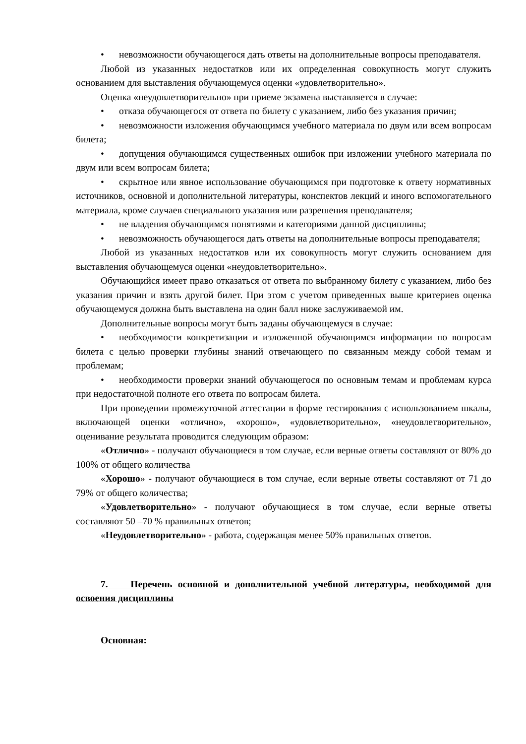• невозможности обучающегося дать ответы на дополнительные вопросы преподавателя.
Любой из указанных недостатков или их определенная совокупность могут служить основанием для выставления обучающемуся оценки «удовлетворительно».
Оценка «неудовлетворительно» при приеме экзамена выставляется в случае:
• отказа обучающегося от ответа по билету с указанием, либо без указания причин;
• невозможности изложения обучающимся учебного материала по двум или всем вопросам билета;
• допущения обучающимся существенных ошибок при изложении учебного материала по двум или всем вопросам билета;
• скрытное или явное использование обучающимся при подготовке к ответу нормативных источников, основной и дополнительной литературы, конспектов лекций и иного вспомогательного материала, кроме случаев специального указания или разрешения преподавателя;
• не владения обучающимся понятиями и категориями данной дисциплины;
• невозможность обучающегося дать ответы на дополнительные вопросы преподавателя;
Любой из указанных недостатков или их совокупность могут служить основанием для выставления обучающемуся оценки «неудовлетворительно».
Обучающийся имеет право отказаться от ответа по выбранному билету с указанием, либо без указания причин и взять другой билет. При этом с учетом приведенных выше критериев оценка обучающемуся должна быть выставлена на один балл ниже заслуживаемой им.
Дополнительные вопросы могут быть заданы обучающемуся в случае:
• необходимости конкретизации и изложенной обучающимся информации по вопросам билета с целью проверки глубины знаний отвечающего по связанным между собой темам и проблемам;
• необходимости проверки знаний обучающегося по основным темам и проблемам курса при недостаточной полноте его ответа по вопросам билета.
При проведении промежуточной аттестации в форме тестирования с использованием шкалы, включающей оценки «отлично», «хорошо», «удовлетворительно», «неудовлетворительно», оценивание результата проводится следующим образом:
«Отлично» - получают обучающиеся в том случае, если верные ответы составляют от 80% до 100% от общего количества
«Хорошо» - получают обучающиеся в том случае, если верные ответы составляют от 71 до 79% от общего количества;
«Удовлетворительно» - получают обучающиеся в том случае, если верные ответы составляют 50 –70 % правильных ответов;
«Неудовлетворительно» - работа, содержащая менее 50% правильных ответов.
7. Перечень основной и дополнительной учебной литературы, необходимой для освоения дисциплины
Основная: